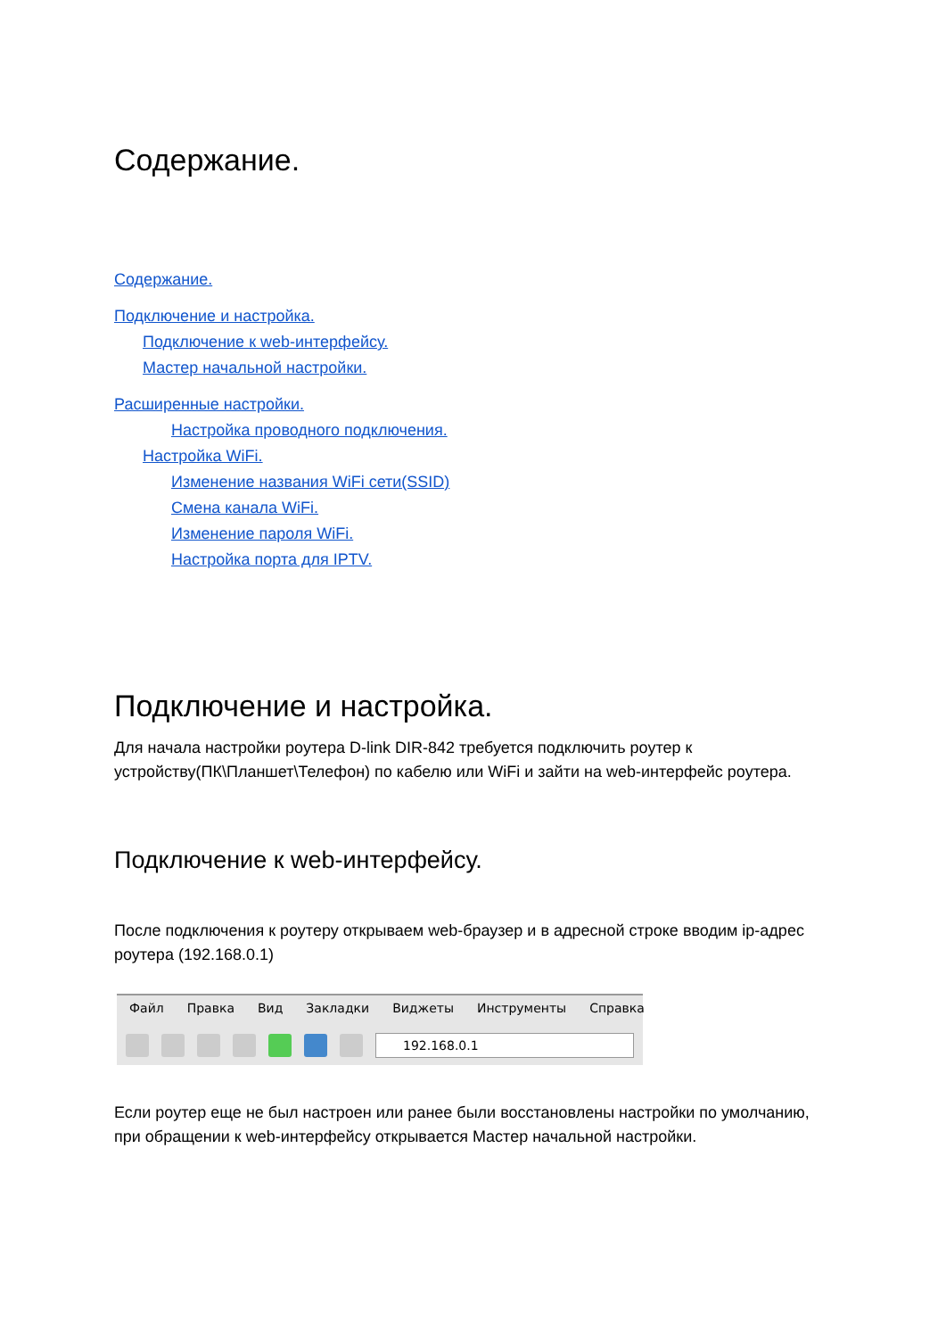Содержание.
Содержание.
Подключение и настройка.
Подключение к web-интерфейсу.
Мастер начальной настройки.
Расширенные настройки.
Настройка проводного подключения.
Настройка WiFi.
Изменение названия WiFi сети(SSID)
Смена канала WiFi.
Изменение пароля WiFi.
Настройка порта для IPTV.
Подключение и настройка.
Для начала настройки роутера D-link DIR-842 требуется подключить роутер к устройству(ПК\Планшет\Телефон) по кабелю или WiFi и зайти на web-интерфейс роутера.
Подключение к web-интерфейсу.
После подключения к роутеру открываем web-браузер и в адресной строке вводим ip-адрес роутера (192.168.0.1)
Файл Правка Вид Закладки Виджеты Инструменты Справка
192.168.0.1
Если роутер еще не был настроен или ранее были восстановлены настройки по умолчанию, при обращении к web-интерфейсу открывается Мастер начальной настройки.